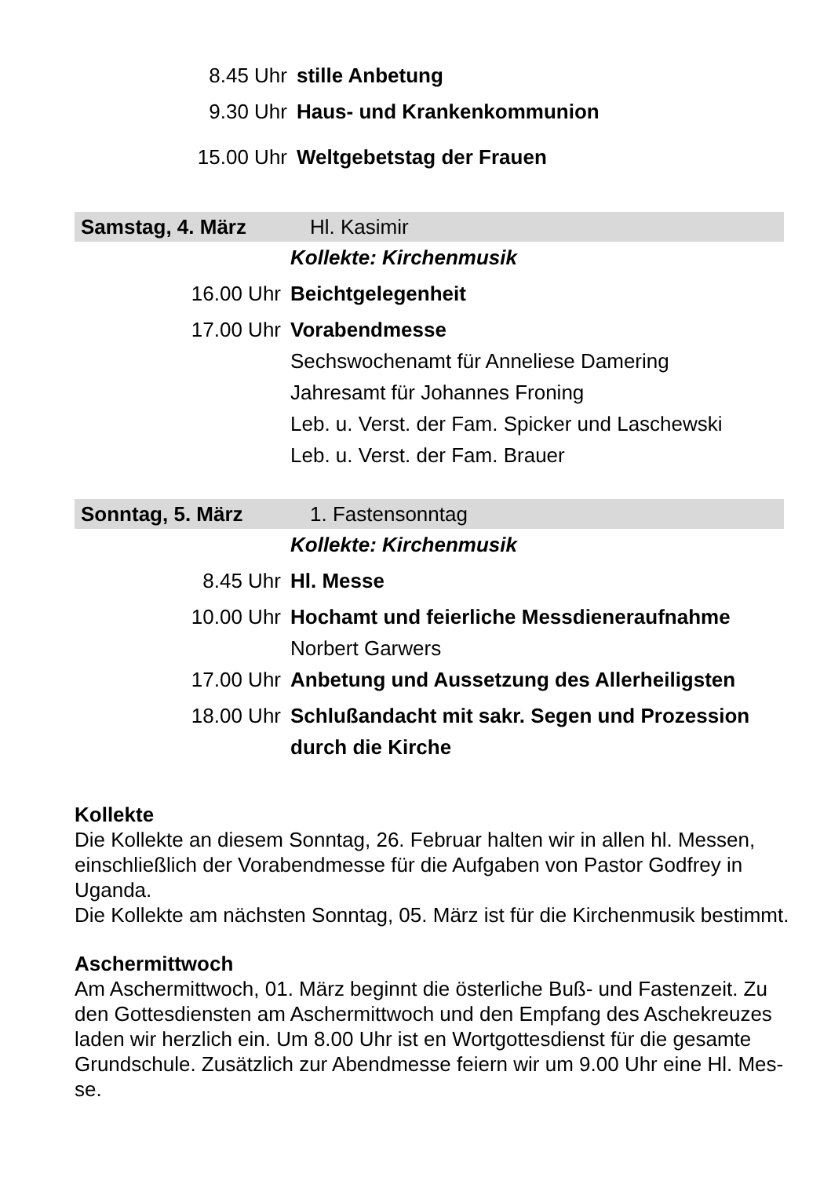8.45 Uhr stille Anbetung
9.30 Uhr Haus- und Krankenkommunion
15.00 Uhr Weltgebetstag der Frauen
Samstag, 4. März Hl. Kasimir
Kollekte: Kirchenmusik
16.00 Uhr Beichtgelegenheit
17.00 Uhr Vorabendmesse
Sechswochenamt für Anneliese Damering
Jahresamt für Johannes Froning
Leb. u. Verst. der Fam. Spicker und Laschewski
Leb. u. Verst. der Fam. Brauer
Sonntag, 5. März 1. Fastensonntag
Kollekte: Kirchenmusik
8.45 Uhr Hl. Messe
10.00 Uhr Hochamt und feierliche Messdieneraufnahme
Norbert Garwers
17.00 Uhr Anbetung und Aussetzung des Allerheiligsten
18.00 Uhr Schlußandacht mit sakr. Segen und Prozession
durch die Kirche
Kollekte
Die Kollekte an diesem Sonntag, 26. Februar halten wir in allen hl. Messen, einschließlich der Vorabendmesse für die Aufgaben von Pastor Godfrey in Uganda.
Die Kollekte am nächsten Sonntag, 05. März ist für die Kirchenmusik bestimmt.
Aschermittwoch
Am Aschermittwoch, 01. März beginnt die österliche Buß- und Fastenzeit. Zu den Gottesdiensten am Aschermittwoch und den Empfang des Aschekreuzes laden wir herzlich ein. Um 8.00 Uhr ist en Wortgottesdienst für die gesamte Grundschule. Zusätzlich zur Abendmesse feiern wir um 9.00 Uhr eine Hl. Mes-
se.